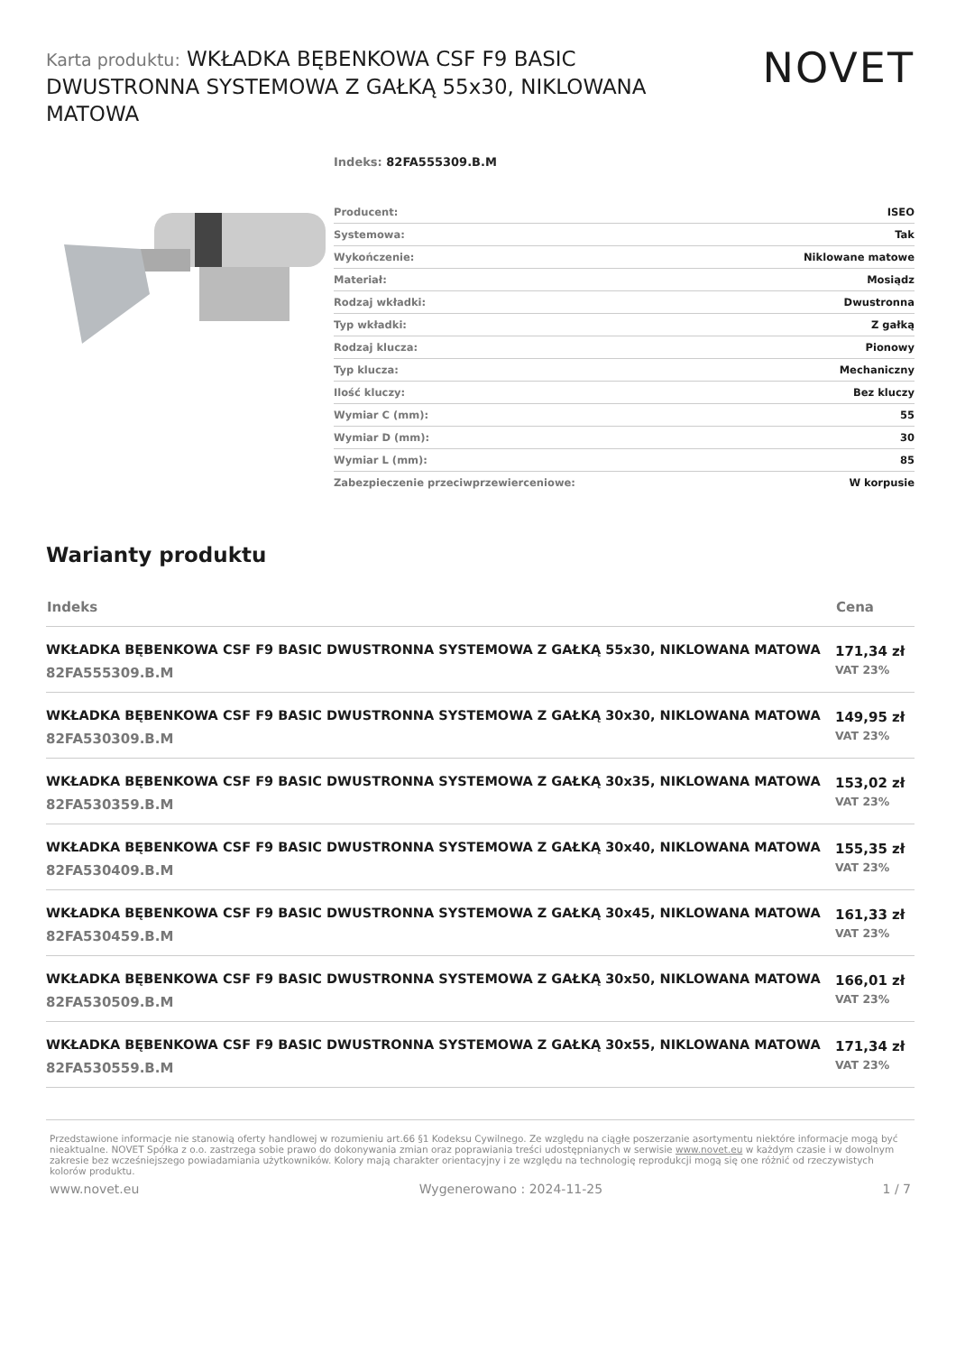Karta produktu: WKŁADKA BĘBENKOWA CSF F9 BASIC DWUSTRONNA SYSTEMOWA Z GAŁKĄ 55x30, NIKLOWANA MATOWA
NOVET
Indeks: 82FA555309.B.M
| Producent: | ISEO |
| Systemowa: | Tak |
| Wykończenie: | Niklowane matowe |
| Materiał: | Mosiądz |
| Rodzaj wkładki: | Dwustronna |
| Typ wkładki: | Z gałką |
| Rodzaj klucza: | Pionowy |
| Typ klucza: | Mechaniczny |
| Ilość kluczy: | Bez kluczy |
| Wymiar C (mm): | 55 |
| Wymiar D (mm): | 30 |
| Wymiar L (mm): | 85 |
| Zabezpieczenie przeciwprzewierceniowe: | W korpusie |
Warianty produktu
| Indeks | Cena |
| --- | --- |
| WKŁADKA BĘBENKOWA CSF F9 BASIC DWUSTRONNA SYSTEMOWA Z GAŁKĄ 55x30, NIKLOWANA MATOWA 82FA555309.B.M | 171,34 zł VAT 23% |
| WKŁADKA BĘBENKOWA CSF F9 BASIC DWUSTRONNA SYSTEMOWA Z GAŁKĄ 30x30, NIKLOWANA MATOWA 82FA530309.B.M | 149,95 zł VAT 23% |
| WKŁADKA BĘBENKOWA CSF F9 BASIC DWUSTRONNA SYSTEMOWA Z GAŁKĄ 30x35, NIKLOWANA MATOWA 82FA530359.B.M | 153,02 zł VAT 23% |
| WKŁADKA BĘBENKOWA CSF F9 BASIC DWUSTRONNA SYSTEMOWA Z GAŁKĄ 30x40, NIKLOWANA MATOWA 82FA530409.B.M | 155,35 zł VAT 23% |
| WKŁADKA BĘBENKOWA CSF F9 BASIC DWUSTRONNA SYSTEMOWA Z GAŁKĄ 30x45, NIKLOWANA MATOWA 82FA530459.B.M | 161,33 zł VAT 23% |
| WKŁADKA BĘBENKOWA CSF F9 BASIC DWUSTRONNA SYSTEMOWA Z GAŁKĄ 30x50, NIKLOWANA MATOWA 82FA530509.B.M | 166,01 zł VAT 23% |
| WKŁADKA BĘBENKOWA CSF F9 BASIC DWUSTRONNA SYSTEMOWA Z GAŁKĄ 30x55, NIKLOWANA MATOWA 82FA530559.B.M | 171,34 zł VAT 23% |
Przedstawione informacje nie stanowią oferty handlowej w rozumieniu art.66 §1 Kodeksu Cywilnego. Ze względu na ciągłe poszerzanie asortymentu niektóre informacje mogą być nieaktualne. NOVET Spółka z o.o. zastrzega sobie prawo do dokonywania zmian oraz poprawiania treści udostępnianych w serwisie www.novet.eu w każdym czasie i w dowolnym zakresie bez wcześniejszego powiadamiania użytkowników. Kolory mają charakter orientacyjny i ze względu na technologię reprodukcji mogą się one różnić od rzeczywistych kolorów produktu.
www.novet.eu Wygenerowano : 2024-11-25 1 / 7